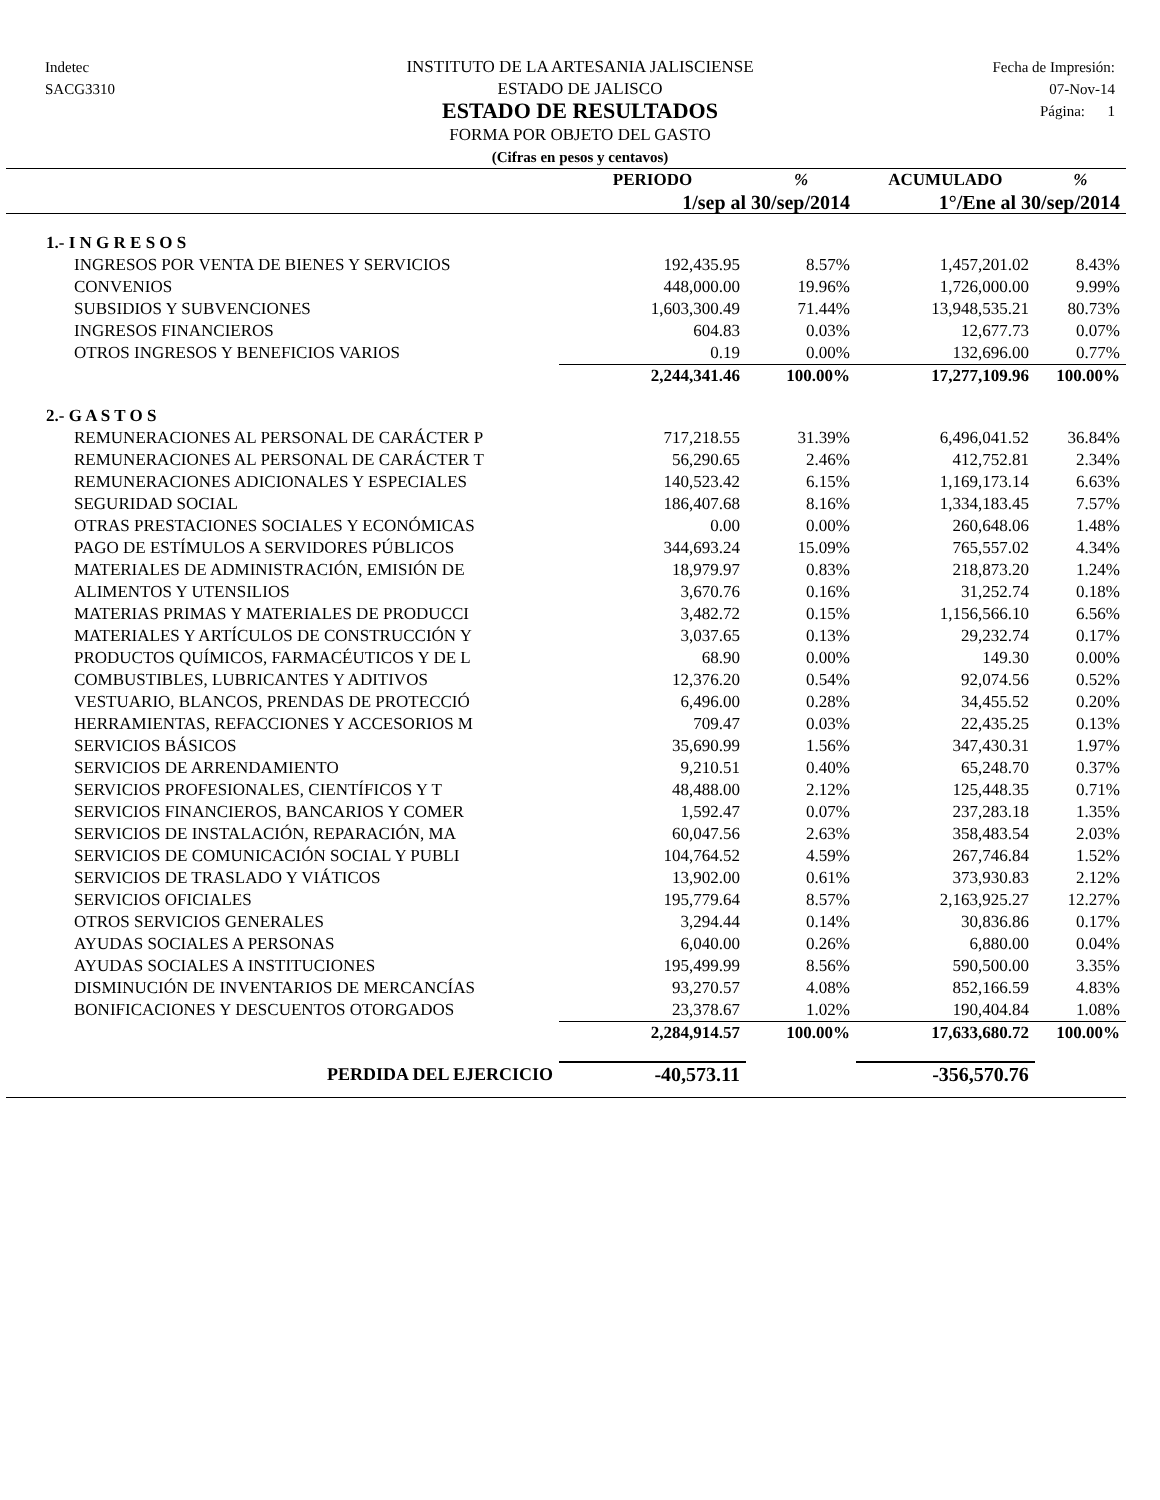Indetec
SACG3310
INSTITUTO DE LA ARTESANIA JALISCIENSE
ESTADO DE JALISCO
ESTADO DE RESULTADOS
FORMA POR OBJETO DEL GASTO
(Cifras en pesos y centavos)
Fecha de Impresión:
07-Nov-14
Página: 1
| | PERIODO | % | ACUMULADO | % |
| --- | --- | --- | --- | --- |
| | 1/sep al 30/sep/2014 | | 1°/Ene al 30/sep/2014 | |
| 1.- I N G R E S O S | | | | |
| INGRESOS POR VENTA DE BIENES Y SERVICIOS | 192,435.95 | 8.57% | 1,457,201.02 | 8.43% |
| CONVENIOS | 448,000.00 | 19.96% | 1,726,000.00 | 9.99% |
| SUBSIDIOS Y SUBVENCIONES | 1,603,300.49 | 71.44% | 13,948,535.21 | 80.73% |
| INGRESOS FINANCIEROS | 604.83 | 0.03% | 12,677.73 | 0.07% |
| OTROS INGRESOS Y BENEFICIOS VARIOS | 0.19 | 0.00% | 132,696.00 | 0.77% |
| | 2,244,341.46 | 100.00% | 17,277,109.96 | 100.00% |
| 2.- G A S T O S | | | | |
| REMUNERACIONES AL PERSONAL DE CARÁCTER P | 717,218.55 | 31.39% | 6,496,041.52 | 36.84% |
| REMUNERACIONES AL PERSONAL DE CARÁCTER T | 56,290.65 | 2.46% | 412,752.81 | 2.34% |
| REMUNERACIONES ADICIONALES Y ESPECIALES | 140,523.42 | 6.15% | 1,169,173.14 | 6.63% |
| SEGURIDAD SOCIAL | 186,407.68 | 8.16% | 1,334,183.45 | 7.57% |
| OTRAS PRESTACIONES SOCIALES Y ECONÓMICAS | 0.00 | 0.00% | 260,648.06 | 1.48% |
| PAGO DE ESTÍMULOS A SERVIDORES PÚBLICOS | 344,693.24 | 15.09% | 765,557.02 | 4.34% |
| MATERIALES DE ADMINISTRACIÓN, EMISIÓN DE | 18,979.97 | 0.83% | 218,873.20 | 1.24% |
| ALIMENTOS Y UTENSILIOS | 3,670.76 | 0.16% | 31,252.74 | 0.18% |
| MATERIAS PRIMAS Y MATERIALES DE PRODUCCI | 3,482.72 | 0.15% | 1,156,566.10 | 6.56% |
| MATERIALES Y ARTÍCULOS DE CONSTRUCCIÓN Y | 3,037.65 | 0.13% | 29,232.74 | 0.17% |
| PRODUCTOS QUÍMICOS, FARMACÉUTICOS Y DE L | 68.90 | 0.00% | 149.30 | 0.00% |
| COMBUSTIBLES, LUBRICANTES Y ADITIVOS | 12,376.20 | 0.54% | 92,074.56 | 0.52% |
| VESTUARIO, BLANCOS, PRENDAS DE PROTECCIÓ | 6,496.00 | 0.28% | 34,455.52 | 0.20% |
| HERRAMIENTAS, REFACCIONES Y ACCESORIOS M | 709.47 | 0.03% | 22,435.25 | 0.13% |
| SERVICIOS BÁSICOS | 35,690.99 | 1.56% | 347,430.31 | 1.97% |
| SERVICIOS DE ARRENDAMIENTO | 9,210.51 | 0.40% | 65,248.70 | 0.37% |
| SERVICIOS PROFESIONALES, CIENTÍFICOS Y T | 48,488.00 | 2.12% | 125,448.35 | 0.71% |
| SERVICIOS FINANCIEROS, BANCARIOS Y COMER | 1,592.47 | 0.07% | 237,283.18 | 1.35% |
| SERVICIOS DE INSTALACIÓN, REPARACIÓN, MA | 60,047.56 | 2.63% | 358,483.54 | 2.03% |
| SERVICIOS DE COMUNICACIÓN SOCIAL Y PUBLI | 104,764.52 | 4.59% | 267,746.84 | 1.52% |
| SERVICIOS DE TRASLADO Y VIÁTICOS | 13,902.00 | 0.61% | 373,930.83 | 2.12% |
| SERVICIOS OFICIALES | 195,779.64 | 8.57% | 2,163,925.27 | 12.27% |
| OTROS SERVICIOS GENERALES | 3,294.44 | 0.14% | 30,836.86 | 0.17% |
| AYUDAS SOCIALES A PERSONAS | 6,040.00 | 0.26% | 6,880.00 | 0.04% |
| AYUDAS SOCIALES A INSTITUCIONES | 195,499.99 | 8.56% | 590,500.00 | 3.35% |
| DISMINUCIÓN DE INVENTARIOS DE MERCANCÍAS | 93,270.57 | 4.08% | 852,166.59 | 4.83% |
| BONIFICACIONES Y DESCUENTOS OTORGADOS | 23,378.67 | 1.02% | 190,404.84 | 1.08% |
| | 2,284,914.57 | 100.00% | 17,633,680.72 | 100.00% |
| PERDIDA DEL EJERCICIO | -40,573.11 | | -356,570.76 | |